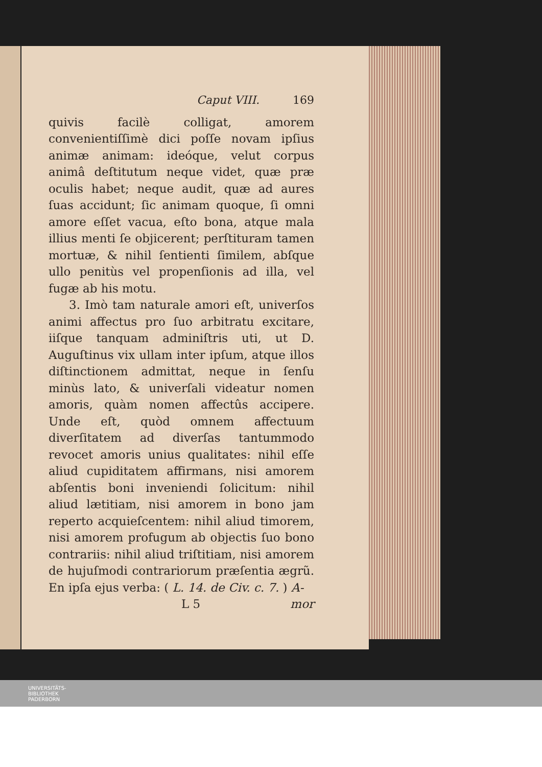Caput VIII. 169
quivis facilè colligat, amorem convenientiſſimè dici poſſe novam ipſius animæ animam: ideóque, velut corpus animâ deſtitutum neque videt, quæ præ oculis habet; neque audit, quæ ad aures ſuas accidunt; ſic animam quoque, ſi omni amore eſſet vacua, eſto bona, atque mala illius menti ſe objicerent; perſtituram tamen mortuæ, & nihil ſentienti ſimilem, abſque ullo penitùs vel propenſionis ad illa, vel fugæ ab his motu.
3. Imò tam naturale amori eſt, univerſos animi affectus pro ſuo arbitratu excitare, iiſque tanquam adminiſtris uti, ut D. Auguſtinus vix ullam inter ipſum, atque illos diſtinctionem admittat, neque in ſenſu minùs lato, & univerſali videatur nomen amoris, quàm nomen affectûs accipere. Unde eſt, quòd omnem affectuum diverſitatem ad diverſas tantummodo revocet amoris unius qualitates: nihil eſſe aliud cupiditatem affirmans, nisi amorem abſentis boni inveniendi ſolicitum: nihil aliud lætitiam, nisi amorem in bono jam reperto acquieſcentem: nihil aliud timorem, nisi amorem profugum ab objectis ſuo bono contrariis: nihil aliud triſtitiam, nisi amorem de hujuſmodi contrariorum præſentia ægrũ. En ipſa ejus verba: ( L. 14. de Civ. c. 7. ) A-
L 5 mor
UNIVERSITÄTS-
BIBLIOTHEK
PADERBORN